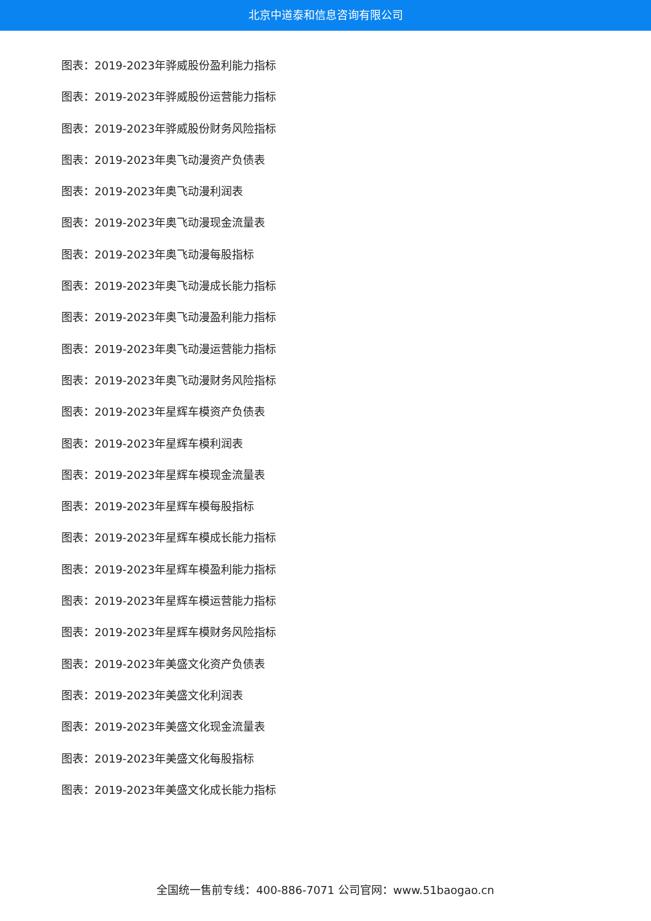北京中道泰和信息咨询有限公司
图表：2019-2023年骅威股份盈利能力指标
图表：2019-2023年骅威股份运营能力指标
图表：2019-2023年骅威股份财务风险指标
图表：2019-2023年奥飞动漫资产负债表
图表：2019-2023年奥飞动漫利润表
图表：2019-2023年奥飞动漫现金流量表
图表：2019-2023年奥飞动漫每股指标
图表：2019-2023年奥飞动漫成长能力指标
图表：2019-2023年奥飞动漫盈利能力指标
图表：2019-2023年奥飞动漫运营能力指标
图表：2019-2023年奥飞动漫财务风险指标
图表：2019-2023年星辉车模资产负债表
图表：2019-2023年星辉车模利润表
图表：2019-2023年星辉车模现金流量表
图表：2019-2023年星辉车模每股指标
图表：2019-2023年星辉车模成长能力指标
图表：2019-2023年星辉车模盈利能力指标
图表：2019-2023年星辉车模运营能力指标
图表：2019-2023年星辉车模财务风险指标
图表：2019-2023年美盛文化资产负债表
图表：2019-2023年美盛文化利润表
图表：2019-2023年美盛文化现金流量表
图表：2019-2023年美盛文化每股指标
图表：2019-2023年美盛文化成长能力指标
全国统一售前专线：400-886-7071 公司官网：www.51baogao.cn